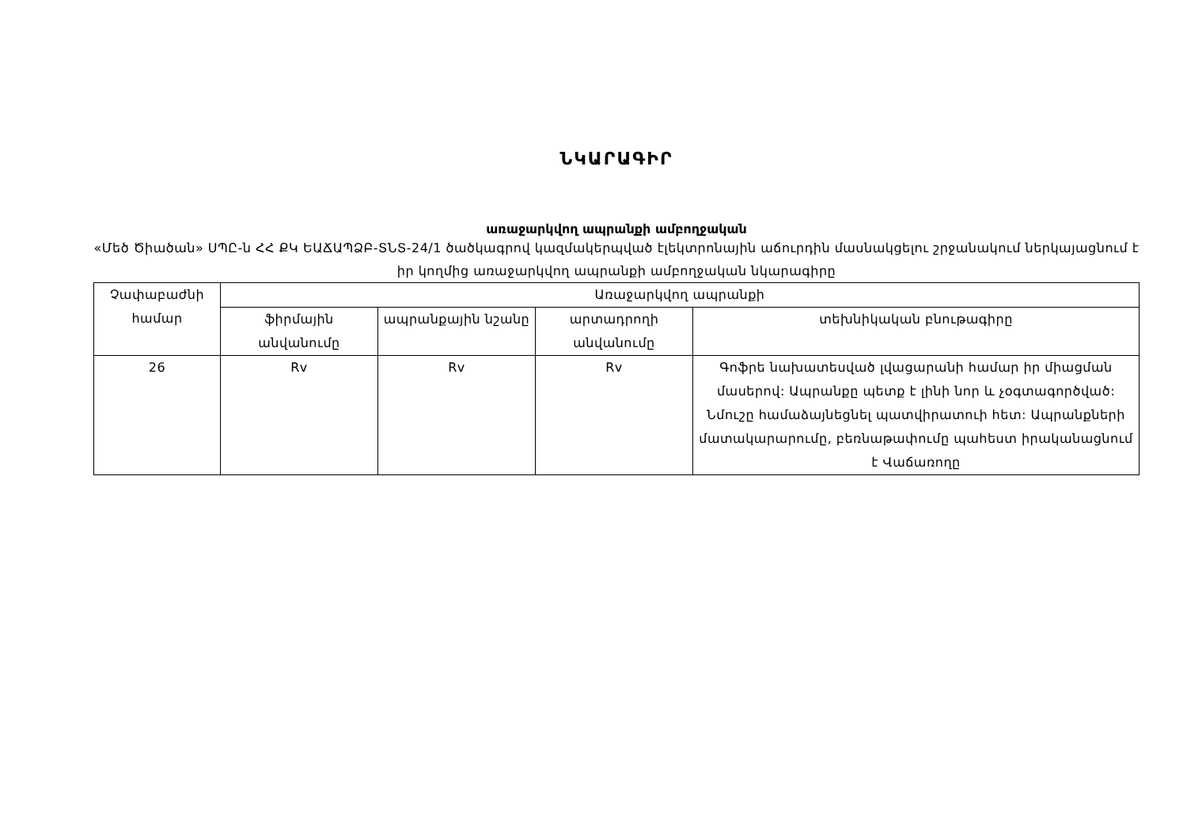ՆԿԱՐԱԳԻՐ
առաջարկվող ապրանքի ամբողջական
«Մեծ Ծիածան» ՍՊԸ-ն ՀՀ ՔԿ ԵԱՃԱՊՁԲ-ՏՆՏ-24/1 ծածկագրով կազմակերպված էլեկտրոնային աճուրդին մասնակցելու շրջանակում ներկայացնում է իր կողմից առաջարկվող ապրանքի ամբողջական նկարագիրը
| Չափաբաժնի համար | Առաջարկվող ապրանքի | | | |
| --- | --- | --- | --- | --- |
| | ֆիրմային անվանումը | ապրանքային նշանը | արտադրողի անվանումը | տեխնիկական բնութագիրը |
| 26 | Rv | Rv | Rv | Գոֆրե նախատեսված լվացարանի համար իր միացման մասերով: Ապրանքը պետք է լինի նոր և չօգտագործված: Նմուշը համաձայնեցնել պատվիրատուի հետ: Ապրանքների մատակարարումը, բեռնաթափումը պահեստ իրականացնում է Վաճառողը |